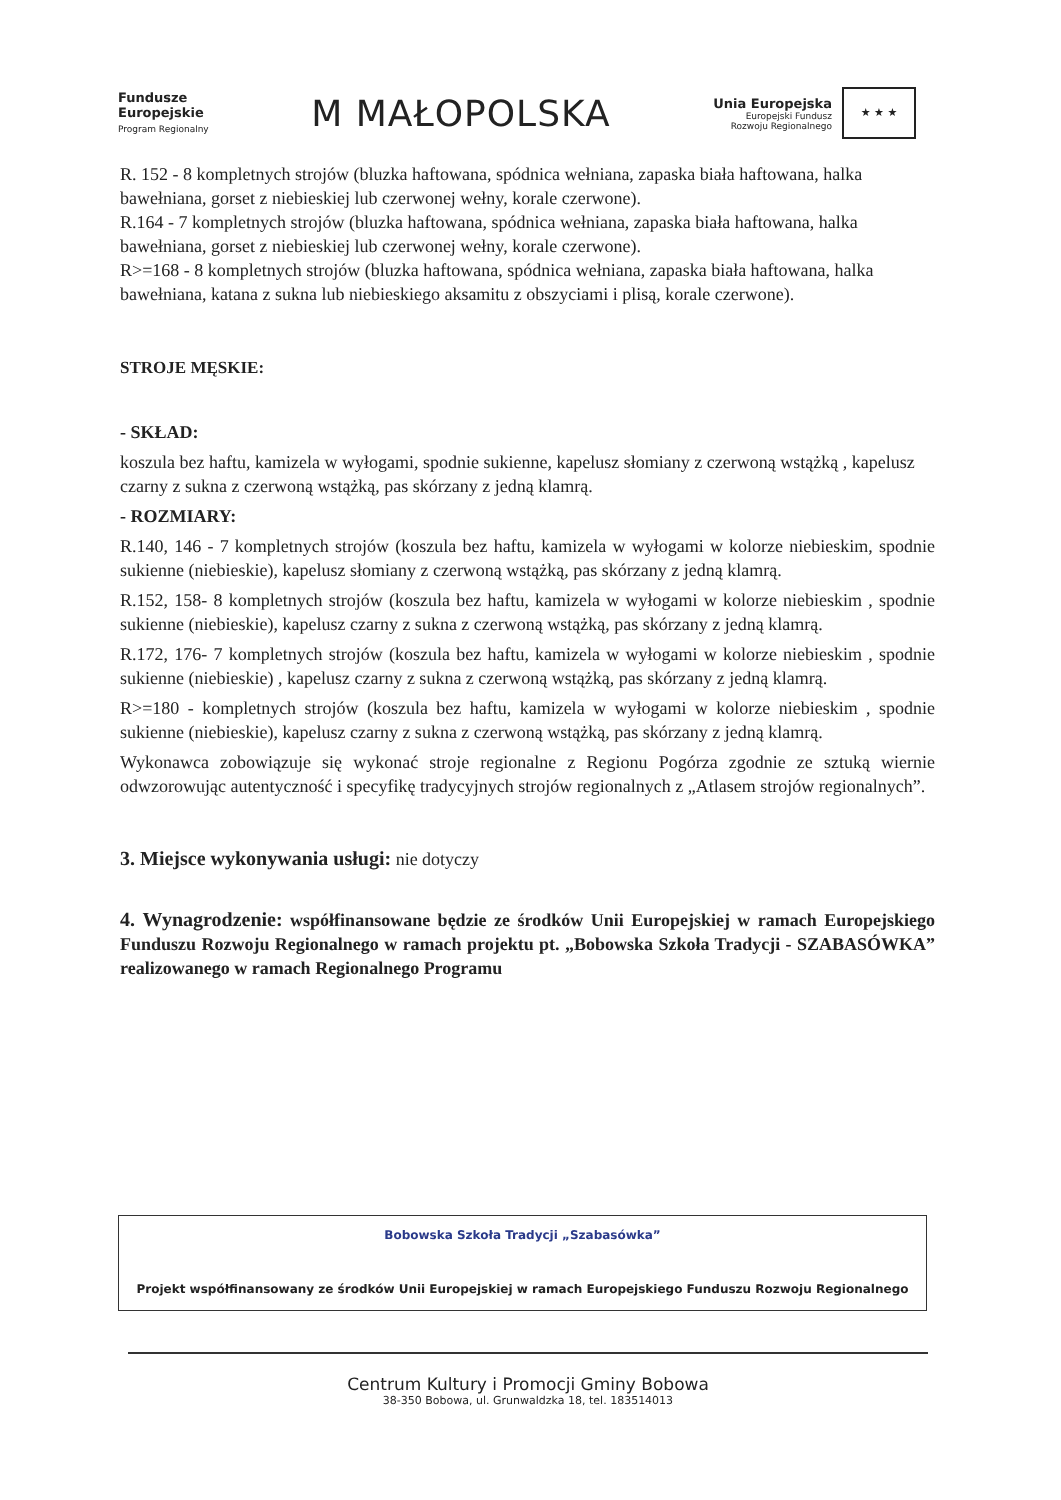Fundusze
Europejskie
Program Regionalny
M MAŁOPOLSKA
Unia Europejska
Europejski Fundusz
Rozwoju Regionalnego
★ ★ ★
R. 152 - 8 kompletnych strojów (bluzka haftowana, spódnica wełniana, zapaska biała haftowana, halka bawełniana, gorset z niebieskiej lub czerwonej wełny, korale czerwone).
R.164 - 7 kompletnych strojów (bluzka haftowana, spódnica wełniana, zapaska biała haftowana, halka bawełniana, gorset z niebieskiej lub czerwonej wełny, korale czerwone).
R>=168 - 8 kompletnych strojów (bluzka haftowana, spódnica wełniana, zapaska biała haftowana, halka bawełniana, katana z sukna lub niebieskiego aksamitu z obszyciami i plisą, korale czerwone).
STROJE MĘSKIE:
- SKŁAD:
koszula bez haftu, kamizela w wyłogami, spodnie sukienne, kapelusz słomiany z czerwoną wstążką , kapelusz czarny z sukna z czerwoną wstążką, pas skórzany z jedną klamrą.
- ROZMIARY:
R.140, 146 - 7 kompletnych strojów (koszula bez haftu, kamizela w wyłogami w kolorze niebieskim, spodnie sukienne (niebieskie), kapelusz słomiany z czerwoną wstążką, pas skórzany z jedną klamrą.
R.152, 158- 8 kompletnych strojów (koszula bez haftu, kamizela w wyłogami w kolorze niebieskim , spodnie sukienne (niebieskie), kapelusz czarny z sukna z czerwoną wstążką, pas skórzany z jedną klamrą.
R.172, 176- 7 kompletnych strojów (koszula bez haftu, kamizela w wyłogami w kolorze niebieskim , spodnie sukienne (niebieskie) , kapelusz czarny z sukna z czerwoną wstążką, pas skórzany z jedną klamrą.
R>=180 - kompletnych strojów (koszula bez haftu, kamizela w wyłogami w kolorze niebieskim , spodnie sukienne (niebieskie), kapelusz czarny z sukna z czerwoną wstążką, pas skórzany z jedną klamrą.
Wykonawca zobowiązuje się wykonać stroje regionalne z Regionu Pogórza zgodnie ze sztuką wiernie odwzorowując autentyczność i specyfikę tradycyjnych strojów regionalnych z „Atlasem strojów regionalnych”.
3. Miejsce wykonywania usługi: nie dotyczy
4. Wynagrodzenie: współfinansowane będzie ze środków Unii Europejskiej w ramach Europejskiego Funduszu Rozwoju Regionalnego w ramach projektu pt. „Bobowska Szkoła Tradycji - SZABASÓWKA” realizowanego w ramach Regionalnego Programu
Bobowska Szkoła Tradycji „Szabasówka”
Projekt współfinansowany ze środków Unii Europejskiej w ramach Europejskiego Funduszu Rozwoju Regionalnego
Centrum Kultury i Promocji Gminy Bobowa
38-350 Bobowa, ul. Grunwaldzka 18, tel. 183514013